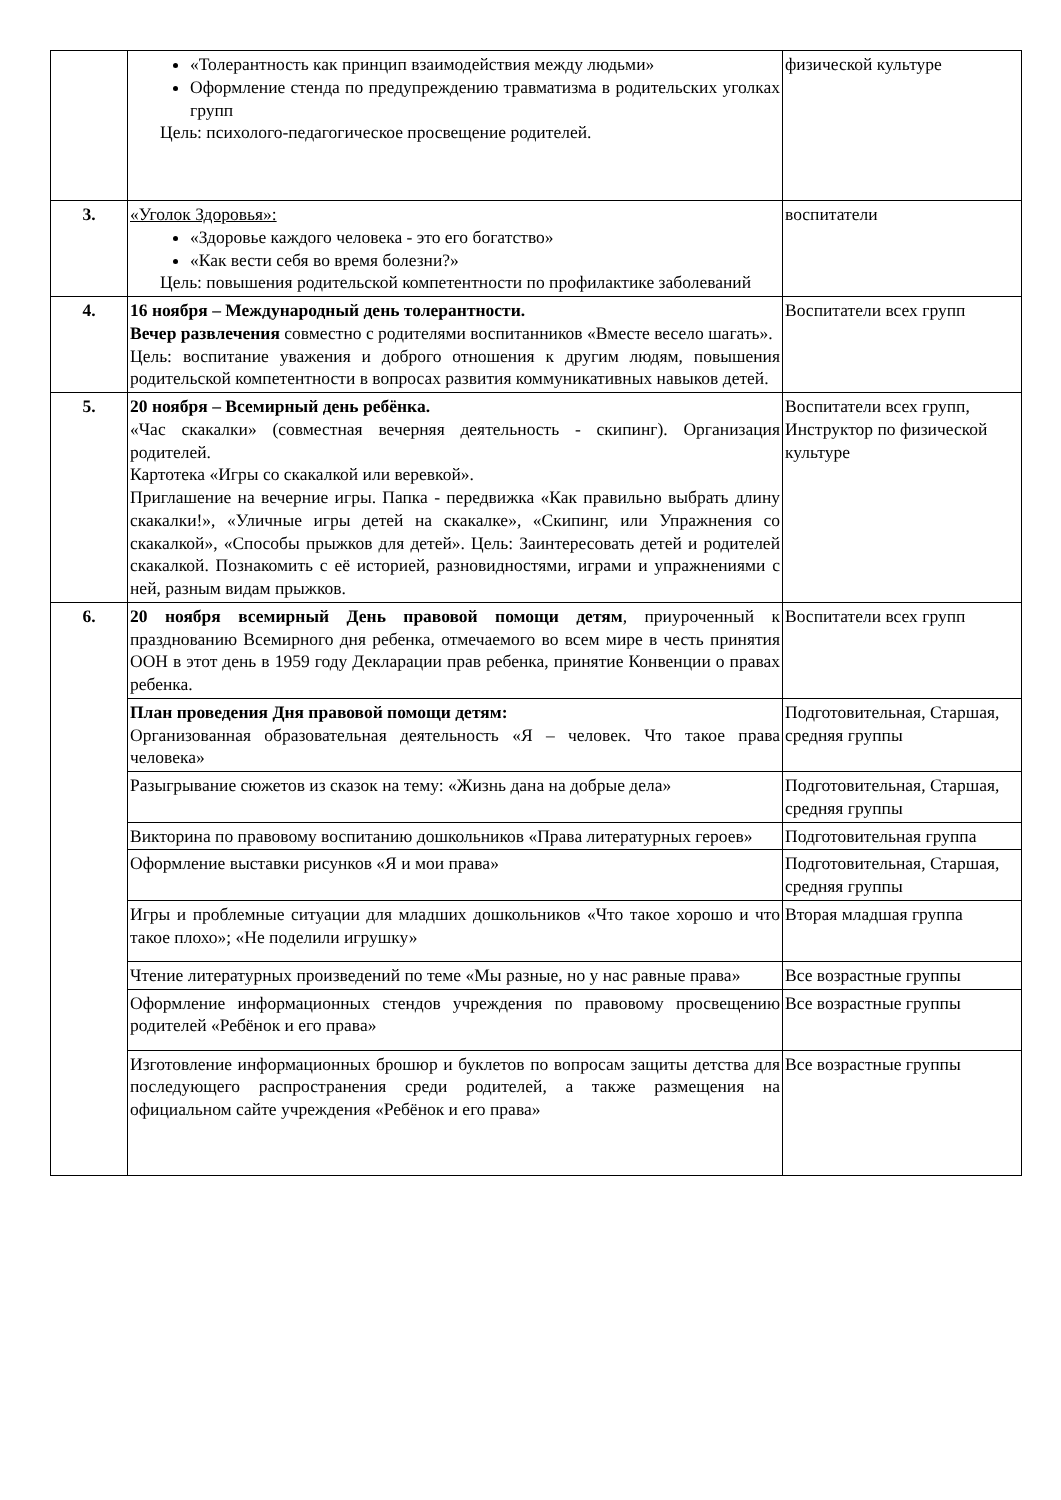| | «Толерантность как принцип взаимодействия между людьми» Оформление стенда по предупреждению травматизма в родительских уголках групп Цель: психолого-педагогическое просвещение родителей. | физической культуре |
| 3. | «Уголок Здоровья»: «Здоровье каждого человека - это его богатство» «Как вести себя во время болезни?» Цель: повышения родительской компетентности по профилактике заболеваний | воспитатели |
| 4. | 16 ноября – Международный день толерантности. Вечер развлечения совместно с родителями воспитанников «Вместе весело шагать». Цель: воспитание уважения и доброго отношения к другим людям, повышения родительской компетентности в вопросах развития коммуникативных навыков детей. | Воспитатели всех групп |
| 5. | 20 ноября – Всемирный день ребёнка. «Час скакалки» (совместная вечерняя деятельность - скипинг). Организация родителей. Картотека «Игры со скакалкой или веревкой». Приглашение на вечерние игры. Папка - передвижка «Как правильно выбрать длину скакалки!», «Уличные игры детей на скакалке», «Скипинг, или Упражнения со скакалкой», «Способы прыжков для детей». Цель: Заинтересовать детей и родителей скакалкой. Познакомить с её историей, разновидностями, играми и упражнениями с ней, разным видам прыжков. | Воспитатели всех групп, Инструктор по физической культуре |
| 6. | 20 ноября всемирный День правовой помощи детям , приуроченный к празднованию Всемирного дня ребенка, отмечаемого во всем мире в честь принятия ООН в этот день в 1959 году Декларации прав ребенка, принятие Конвенции о правах ребенка. | Воспитатели всех групп |
| | План проведения Дня правовой помощи детям: Организованная образовательная деятельность «Я – человек. Что такое права человека» | Подготовительная, Старшая, средняя группы |
| | Разыгрывание сюжетов из сказок на тему: «Жизнь дана на добрые дела» | Подготовительная, Старшая, средняя группы |
| | Викторина по правовому воспитанию дошкольников «Права литературных героев» | Подготовительная группа |
| | Оформление выставки рисунков «Я и мои права» | Подготовительная, Старшая, средняя группы |
| | Игры и проблемные ситуации для младших дошкольников «Что такое хорошо и что такое плохо»; «Не поделили игрушку» | Вторая младшая группа |
| | Чтение литературных произведений по теме «Мы разные, но у нас равные права» | Все возрастные группы |
| | Оформление информационных стендов учреждения по правовому просвещению родителей «Ребёнок и его права» | Все возрастные группы |
| | Изготовление информационных брошюр и буклетов по вопросам защиты детства для последующего распространения среди родителей, а также размещения на официальном сайте учреждения «Ребёнок и его права» | Все возрастные группы |